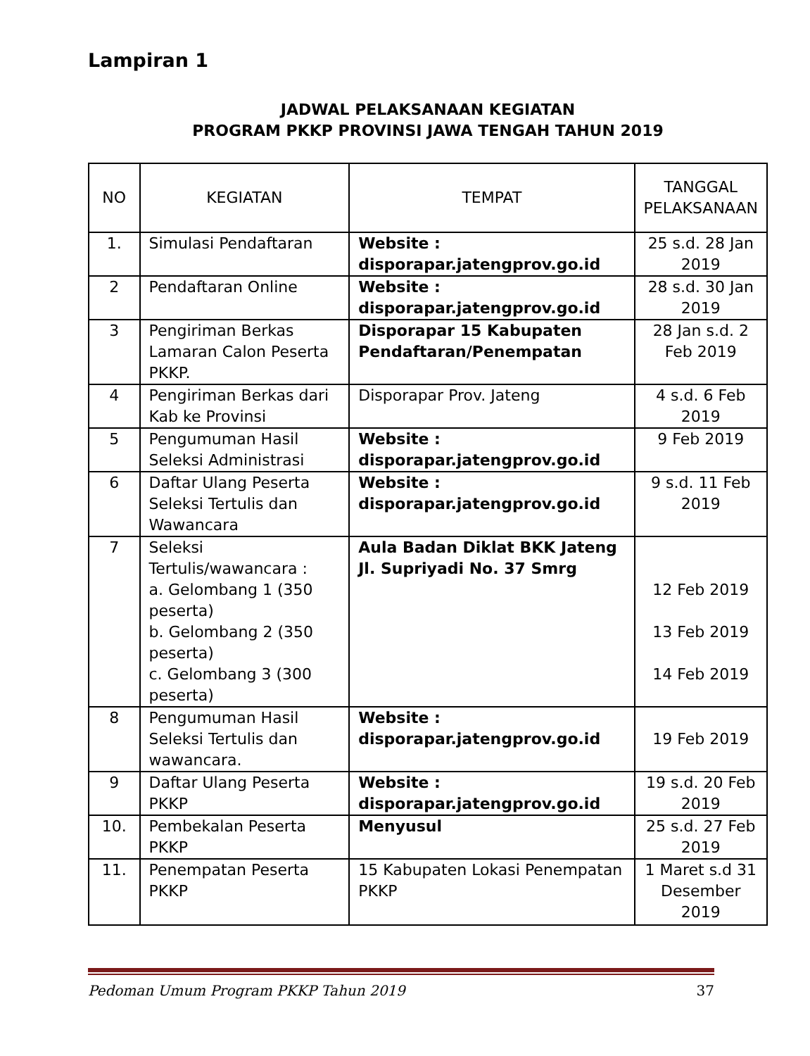Lampiran 1
JADWAL PELAKSANAAN KEGIATAN
PROGRAM PKKP PROVINSI JAWA TENGAH TAHUN 2019
| NO | KEGIATAN | TEMPAT | TANGGAL PELAKSANAAN |
| --- | --- | --- | --- |
| 1. | Simulasi Pendaftaran | Website : disporapar.jatengprov.go.id | 25 s.d. 28 Jan 2019 |
| 2 | Pendaftaran Online | Website : disporapar.jatengprov.go.id | 28 s.d. 30 Jan 2019 |
| 3 | Pengiriman Berkas Lamaran Calon Peserta PKKP. | Disporapar 15 Kabupaten Pendaftaran/Penempatan | 28 Jan s.d. 2 Feb 2019 |
| 4 | Pengiriman Berkas dari Kab ke Provinsi | Disporapar Prov. Jateng | 4 s.d. 6 Feb 2019 |
| 5 | Pengumuman Hasil Seleksi Administrasi | Website : disporapar.jatengprov.go.id | 9 Feb 2019 |
| 6 | Daftar Ulang Peserta Seleksi Tertulis dan Wawancara | Website : disporapar.jatengprov.go.id | 9 s.d. 11 Feb 2019 |
| 7 | Seleksi Tertulis/wawancara : a. Gelombang 1 (350 peserta) b. Gelombang 2 (350 peserta) c. Gelombang 3 (300 peserta) | Aula Badan Diklat BKK Jateng Jl. Supriyadi No. 37 Smrg | 12 Feb 2019 13 Feb 2019 14 Feb 2019 |
| 8 | Pengumuman Hasil Seleksi Tertulis dan wawancara. | Website : disporapar.jatengprov.go.id | 19 Feb 2019 |
| 9 | Daftar Ulang Peserta PKKP | Website : disporapar.jatengprov.go.id | 19 s.d. 20 Feb 2019 |
| 10. | Pembekalan Peserta PKKP | Menyusul | 25 s.d. 27 Feb 2019 |
| 11. | Penempatan Peserta PKKP | 15 Kabupaten Lokasi Penempatan PKKP | 1 Maret s.d 31 Desember 2019 |
Pedoman Umum Program PKKP Tahun 2019 37